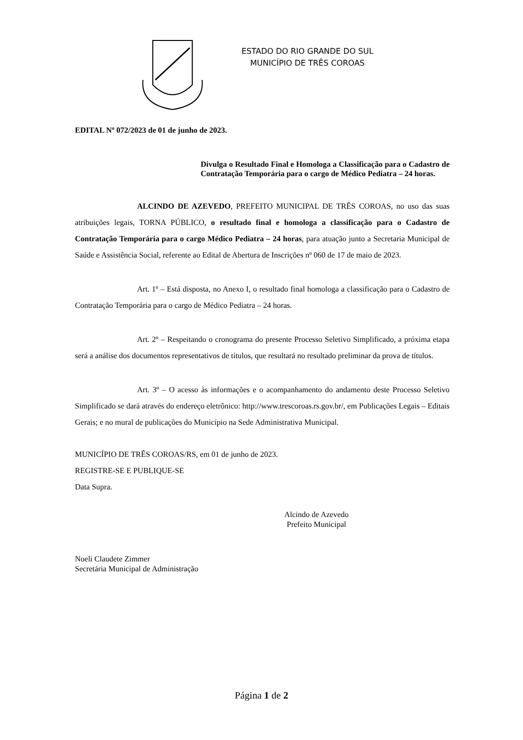ESTADO DO RIO GRANDE DO SUL
MUNICÍPIO DE TRÊS COROAS
EDITAL Nº 072/2023 de 01 de junho de 2023.
Divulga o Resultado Final e Homologa a Classificação para o Cadastro de Contratação Temporária para o cargo de Médico Pediatra – 24 horas.
ALCINDO DE AZEVEDO, PREFEITO MUNICIPAL DE TRÊS COROAS, no uso das suas atribuições legais, TORNA PÚBLICO, o resultado final e homologa a classificação para o Cadastro de Contratação Temporária para o cargo Médico Pediatra – 24 horas, para atuação junto a Secretaria Municipal de Saúde e Assistência Social, referente ao Edital de Abertura de Inscrições nº 060 de 17 de maio de 2023.
Art. 1º – Está disposta, no Anexo I, o resultado final homologa a classificação para o Cadastro de Contratação Temporária para o cargo de Médico Pediatra – 24 horas.
Art. 2º – Respeitando o cronograma do presente Processo Seletivo Simplificado, a próxima etapa será a análise dos documentos representativos de títulos, que resultará no resultado preliminar da prova de títulos.
Art. 3º – O acesso às informações e o acompanhamento do andamento deste Processo Seletivo Simplificado se dará através do endereço eletrônico: http://www.trescoroas.rs.gov.br/, em Publicações Legais – Editais Gerais; e no mural de publicações do Município na Sede Administrativa Municipal.
MUNICÍPIO DE TRÊS COROAS/RS, em 01 de junho de 2023.
REGISTRE-SE E PUBLIQUE-SE
Data Supra.
Alcindo de Azevedo
Prefeito Municipal
Noeli Claudete Zimmer
Secretária Municipal de Administração
Página 1 de 2